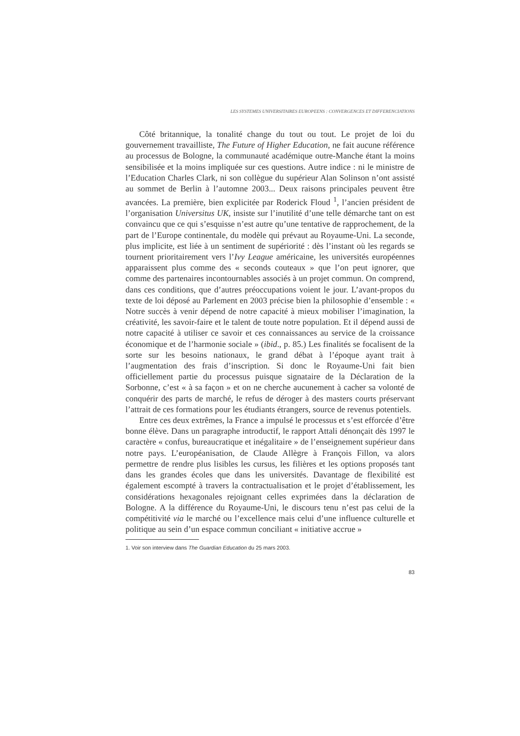LES SYSTEMES UNIVERSITAIRES EUROPEENS : CONVERGENCES ET DIFFERENCIATIONS
Côté britannique, la tonalité change du tout ou tout. Le projet de loi du gouvernement travailliste, The Future of Higher Education, ne fait aucune référence au processus de Bologne, la communauté académique outre-Manche étant la moins sensibilisée et la moins impliquée sur ces questions. Autre indice : ni le ministre de l’Education Charles Clark, ni son collègue du supérieur Alan Solinson n’ont assisté au sommet de Berlin à l’automne 2003... Deux raisons principales peuvent être avancées. La première, bien explicitée par Roderick Floud <sup>1</sup>, l’ancien président de l’organisation Universitus UK, insiste sur l’inutilité d’une telle démarche tant on est convaincu que ce qui s’esquisse n’est autre qu’une tentative de rapprochement, de la part de l’Europe continentale, du modèle qui prévaut au Royaume-Uni. La seconde, plus implicite, est liée à un sentiment de supériorité : dès l’instant où les regards se tournent prioritairement vers l’Ivy League américaine, les universités européennes apparaissent plus comme des « seconds couteaux » que l’on peut ignorer, que comme des partenaires incontournables associés à un projet commun. On comprend, dans ces conditions, que d’autres préoccupations voient le jour. L’avant-propos du texte de loi déposé au Parlement en 2003 précise bien la philosophie d’ensemble : « Notre succès à venir dépend de notre capacité à mieux mobiliser l’imagination, la créativité, les savoir-faire et le talent de toute notre population. Et il dépend aussi de notre capacité à utiliser ce savoir et ces connaissances au service de la croissance économique et de l’harmonie sociale » (ibid., p. 85.) Les finalités se focalisent de la sorte sur les besoins nationaux, le grand débat à l’époque ayant trait à l’augmentation des frais d’inscription. Si donc le Royaume-Uni fait bien officiellement partie du processus puisque signataire de la Déclaration de la Sorbonne, c’est « à sa façon » et on ne cherche aucunement à cacher sa volonté de conquérir des parts de marché, le refus de déroger à des masters courts préservant l’attrait de ces formations pour les étudiants étrangers, source de revenus potentiels.
Entre ces deux extrêmes, la France a impulsé le processus et s’est efforcée d’être bonne élève. Dans un paragraphe introductif, le rapport Attali dénonçait dès 1997 le caractère « confus, bureaucratique et inégalitaire » de l’enseignement supérieur dans notre pays. L’européanisation, de Claude Allègre à François Fillon, va alors permettre de rendre plus lisibles les cursus, les filières et les options proposés tant dans les grandes écoles que dans les universités. Davantage de flexibilité est également escompté à travers la contractualisation et le projet d’établissement, les considérations hexagonales rejoignant celles exprimées dans la déclaration de Bologne. A la différence du Royaume-Uni, le discours tenu n’est pas celui de la compétitivité via le marché ou l’excellence mais celui d’une influence culturelle et politique au sein d’un espace commun conciliant « initiative accrue »
1. Voir son interview dans The Guardian Education du 25 mars 2003.
83